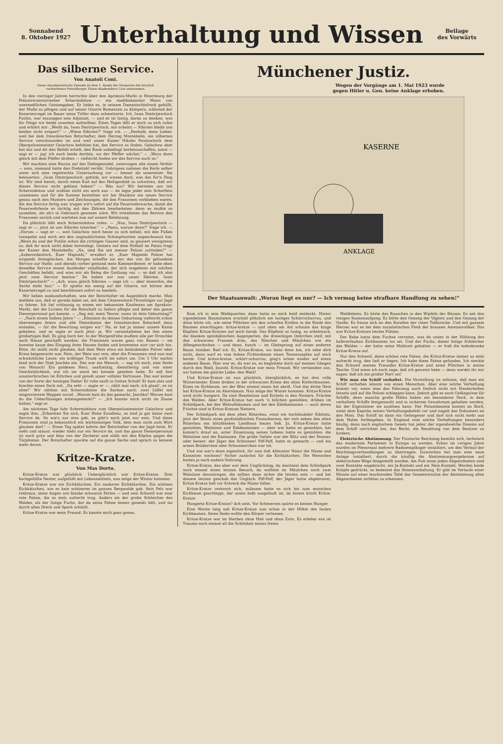Sonnabend
8. Oktober 1927
Unterhaltung und Wissen
Beilage
des Vorwärts
Das silberne Service.
Von Anatoli Coni.
Diese charakteristische Episode ist dem 1. Bande der Memoiren des kürzlich verstorbenen Petersburger Ehren-Akademikers Coni entnommen.
In den vierziger Jahren herrschte über den Apraksin-Markt in Petersburg der Polizeirevieroorsteher Scherstobitow — ein stadtbekannter Mann von unermeßlichen Geistesgaben. Er liebte es, in seinem Damastschlafrock gehüllt, der Muße zu pflegen und auf seiner Gitarre Romanzen zu klimpern, während der Kanarienvogel im Bauer seine Triller dazu schmetterte. Ich, Iwan Dmitrijewitsch Putilin, war sozusagen sein Adjutant, — und es ist lustig, daran zu denken, was für Dinge wir beide zuweilen aufstellten. Eines Tages läßt er mich zu sich rufen und erklärt mir: „Weißt du, Iwan Dmitrijewitsch, mir scheint — Sibirien bleibt uns beiden nicht erspart!" — „Wieso Sibirien?" frage ich. — „Deshalb, mein Lieber, weil bei dem französischen Botschafter, dem Herzog Montebello, ein silbernes Service verschwunden ist und weil unser Kaiser Nikolai Pawlowitsch dem Oberpolizeimeister Galachow befohlen hat, das Service zu finden. Galachow aber hat mir und dir den Befehl erteilt, den Raub unbedingt herbeizuschaffen, sonst — sagt er — jag' ich euch beide dorthin, wo der Pfeffer wächst." — „Wozu denn gleich mit dem Pfeffer drohen — vielleicht finden wir das Service auch so."
Wir machten eine Razzia auf das Diebsgesindel, unterzogen alle einem Verhör — nein, niemand hatte den Diebstahl verübt. Uebrigens nahmen die Kerle selber unter sich eine regelrechte Untersuchung vor — besser als unsereiner. Sie beteuerten: „Iwan Dmitrijewitsch, gottlob, wir wissen doch, was das für'n Ding ist. Wir sind bereit, durch einen Kuß auf das Heiligenbild zu schwören, daß wir dieses Service nicht geklaut haben!" — Was tun? Wir berieten uns mit Scherstobitow und wußten nicht ein noch aus — da legte jeder sein Scherflein zusammen und für die Summe bestellten wir bei Sfasikow ein neues Service genau nach den Mustern und Zeichnungen, die den Franzosen verblieben waren. Als das Service fertig war, trugen wir's sofort auf die Feuerwehrwache, damit die Feuerwehrleute es tüchtig mit den Zähnen bearbeiteten: denn es mußte so aussehen, als ob's in Gebrauch gewesen wäre. Wir erstatteten das Service den Franzosen zurück und warteten nun auf unsere Belohnung.
Da plötzlich läßt mich Scherstobitow rufen. — „Nun, Iwan Dmitrijewitsch — sagt er —, jetzt ist uns Sibirien totsicher." — „Nanu, warum denn?" frage ich. — „Darum — sagt er —, weil Galachow mich heute zu sich befahl, mit den Füßen trampelte und mich mit den unglaublichsten Schimpfworten angeschnauzt hat: „Wenn du und der Putilin schon die richtigen Gauner seid, so gaunert wenigstens so, daß ihr mich nicht dabei hereinlegt. Gestern auf dem Hofball im Palais fragt der Kaiser den Montebello: „Na, sind Sie mit meiner Polizei zufrieden?" — „Außerordentlich, Euer Majestät," erwidert er, „Euer Majestät Polizei hat nirgends ihresgleichen. Am Morgen schaffte sie mir das von ihr gefundene Service zur Stelle, und abends vorher gestand mein Kammerdiener, er habe eben dasselbe Service einem Ausländer verpfändet, der sich insgeheim mit solchen Geschäften befaßt, und wies mir als Beleg die Quittung vor, — so daß ich also jetzt zwei Service besitze." Da haben wir nun unser Sibirien, Iwan Dmitrijewitsch!" — „Ach, wozu gleich Sibirien — sage ich —, aber immerhin, die Sache steht faul." — Er spielte ein wenig auf der Gitarre, wir hörten dem Kanarienvogel zu und beschlossen sofort zu handeln.
Wir ließen auskundschaften, was der Botschafter im Augenblick mache. Man meldete uns, daß er gerade dabei sei, mit dem Cäsarewitsch-Thronfolger zur Jagd zu fahren. Ich lief schleunig zu einem mir bekannten Kaufmann am Apraksin-Markt, der die Livreen für die Botschaft zu liefern pflegte und daher das ganze Dienerpersonal gut kannte. — „Sag mir, mein Teurer, wann ist dein Geburtstag?" — „Nach einem halben Jahre." — „Könntest du deinen Geburtstag vielleicht schon übermorgen feiern und alle Dienstboten der französischen Botschaft dazu einladen, — für die Bewirtung sorgen wir." Na, er hat ja immer unsere Kante gehalten, und so sagte er auch jetzt: ja. Wir veranstalteten bei ihm einen großartigen Ball. Es ging hoch her. In der Morgenfrühe mußten alle per Droschke nach Hause geschafft werden: die Franzosen waren ganz von Sinnen — sie konnten kaum den Eingang ihres Hauses finden und brummten wirr vor sich hin. Bitte, ihr müßt nicht glauben, daß dem Wein etwa ein betäubendes Pulver oder Kraut beigemischt war. Nein, der Wein war rein, aber die Franzosen sind nun mal schwächliche Leute: ein kräftiger Trunk wirft sie sofort um. Um 3 Uhr nachts fand sich der Dieb Jaschka ein. Das war ein Mensch, — sag ich euch, eine Seele von Mensch! Ein goldenes Herz, sanftmütig, dienstfertig und von einer Geschicklichkeit, wie ich sie sonst bei keinem gesehen habe. Er saß fast ununterbrochen im Kittchen und genoß unser vollstes Vertrauen. Das war keiner von der Sorte der heutigen Diebe! Er ruhe sanft in Gottes Schoß! Er kam also und brachte einen Sack mit. „Da seht — sagte er —, zählt mal nach, ich glaub', es ist alles!" Wir zählten mit Scherstobitow die Sachen nach: zwei Löffel mit eingraviertem Wappen zuviel. „Warum hast du das gemacht, Jaschka? Warum hast du die Ueberflüssiges miteingesteckt?" — „Ich konnte mich nicht im Zaune halten," sagt er.
Am nächsten Tage fuhr Scherstobitow zum Oberpolizeimeister Galachow und sagte ihm: „Erbarmen Sie sich, Euer Hohe Exzellenz, es sind ja gar keine zwei Service da. So wie's nur eins gab, so gibt's auch jetzt nur eins. Und diese Franzosen sind ja bekanntlich ein leichtsinniges Volk, dem man nicht aufs Wort glauben darf." — Einen Tag später kehrte der Botschafter von der Jagd heim. Er sieht und staunt: wieder steht nur ein Service da, und das ganze Dienerpersonal ist noch grün und blau von der Zecherei und stößt mit den Köpfen gegen die Türpfosten. Der Botschafter spuckte auf die ganze Sache und sprach zu keinem mehr davon.
Kritze-Kratze.
Von Max Dortu.
Kritze-Kratze war glücklich. Ueberglücklich war Kritze-Kratze. Drei hochgefüllte Nester, aufgefüllt mit Lebensmitteln, nun möge der Winter kommen.
Kritze-Kratze war ein Eichkätzchen. Ein sauberes Eichkätzchen. Ein schönes Eichkätzchen, wie es kein schöneres im ganzen Bergwalde gab. Sein Pelz war rotbraun, seine Augen wie blanke schwarze Perlen — und sein Schweif war eine rote Fahne, die es stolz aufrecht trug. Anders als der große Schleicher des Waldes, als der listige Fuchs, der da seine Fahne immer gesenkt hält, und sie durch allen Dreck und Speck schleift.
Kritze-Kratze war mein Freund. Es kannte mich ganz genau.
Münchener Justiz.
Wegen der Vorgänge am 1. Mai 1923 wurde
gegen Hitler u. Gen. keine Anklage erhoben.
KASERNE
ANKLAGE
Der Staatsanwalt: „Woran liegt es nur? — Ich vermag keine strafbare Handlung zu sehen!"
Kam ich in sein Waldquartier, dann hatte es mich bald entdeckt. Hinter irgendeinem Baumstamm erscholl plötzlich ein lustiges Schürrschurruu, und dann hörte ich, wie seine Pfötchen mit den scharfen Krallen in die Rinde des Baumes einschlugen: kritze-kratze — und oben am Ast schaute das kluge Köpflein Kritze-Kratzes auf mich herab. Das Köpflein so lustig, so schelmisch, die blanken spitzbübischen Augenperlen, die dreieckigen Oehrchen steif, mit den schwarzen Fransen dran, das Näschen und Mäulchen wie ein Affengesichtchen — und dann, husch — im Gleitsprung auf einen anderen Baum hinüber. Rief ich: Ei, Kritze-Kratze, wo bistе denn hin, ich sehe dich nicht, dann warf es vom hohen Fichtenbaum einen Tannenzapfen auf mich herab. Und kritze-kratze, schürr-schurruu, ging's schon wieder auf einen anderen Baum. Hier war es, da war es, es begleitete mich auf meinen Gängen durch den Wald. Jawohl, Kritze-Kratze war mein Freund. Wir verstanden uns, wir hatten die gleiche Liebe: den Wald!
Und Kritze-Kratze ist nun glücklich, überglücklich, es hat drei volle Winternester. Eines droben in der schwarzen Krone des alten Kiefernbaumes. Eines im Eichbaum, wo der Blitz einmal einen Ast abriß. Und das dritte Nest hat Kritze-Kratze im Ahornbaum. Nun möge der Winter kommen. Kritze-Kratze wird nicht hungern. Da sind Haselnüsse und Eicheln in den Nestern. Früchte des Waldes. Aber Kritze-Kratze hat auch 'n bißchen gestohlen, drüben im Schloßpark, bei den Walnußbäumen und bei den Edelkastanien — auch deren Früchte sind in Kritze-Kratzes Nestern.
Der Schloßpark mit dem alten Ritterbau, einst ein hochfeudaler Edelsitz, jetzt der Besitz eines großstädtischen Finanzbarons, der sich neben den alten Ritterbau ein blitzblankes Landhaus bauen ließ. Ja, Kritze-Kratze hatte gestohlen, Walnüsse und Edelkastanien — aber wie hatte es gestohlen, hat kommt's drauf an, unter Einsetzung seines Lebens hatte es gestohlen: die Walnüsse und die Kastanien. Die große Gefahr war der Blitz und der Donner, oder besser: der Jäger des Schlosses! Piff-Paff, hatte es gemacht — und ein armes Brüderchen oder Schwesterchen war tot.
Und wie war's denn eigentlich, für wen ließ Allmutter Natur die Nüsse und Kastanien wachsen? Sicher zunächst für die Eichkätzchen. Die Menschen hatten ja noch andere Nahrung.
Kritze-Kratze, das aber war dein Unglückstag, du machtest dem Schloßpark noch einmal einen letzten Besuch, du wolltest im Mäulchen noch zwei Walnüsse davontragen, die sollten dann sicher die letzten sein — und bei diesem letzten geschah das Unglück: Piff-Paff, der Jäger hatte abgebrannt, Kritze-Kratze ließ vor Schreck die Nüsse fallen.
Kritze-Kratze verkroch sich, mühsam hatte es sich bis zum morschen Eichbaum geschleppt, der unten halb ausgefault ist, da hinein kroch Kritze-Kratze.
Hungerte Kritze-Kratze? Ach nein. Vor Schmerzen spürte es keinen Hunger.
Eine Woche lang saß Kritze-Kratze nun schon in der Höhle des faulen Eichbaumes. Seine Seele wollte den Körper verlassen.
Kritze-Kratze war im Sterben ohne Haß und ohne Zorn. Es erlebte wie im Traume noch einmal all die Schönheit seines freien
Waldlebens. Es hörte das Rauschen in den Wipfeln der Bäume. Es sah den rosigen Sonnenaufgang. Es hörte den Gesang der Vöglein und den Gesang der Quelle. Es freute sich an den Korallen der roten Tollkirsche. Und mit ganzem Herzen war es bei dem sozialistischen Fleiß der braunen Ameisenvölker. Das war Kritze-Kratzes letztes Fühlen.
Der Rabe hatte dem Fuchse verraten, was da unten in der Höhlung des halbverfaulten Eichbaumes los sei. Und der Fuchs, dieser listige Schleicher des Waldes — der hatte seine Mahlzeit gehalten — er fraß die todeskranke Kritze-Kratze auf.
Nur den Schweif, diese schöne rote Fahne, die Kritze-Kratze immer so stolz aufrecht trug, den ließ er liegen. Ich habe diese Fahne gefunden. Ich steckte den Schweif meines Freundes Kritze-Kratze und seine Pfötchen in meine Tasche. Und wenn ich euch sage, daß ich geweint habe — dann werdet ihr mir sagen: daß ich ein großer Narr sei!
Wie man ein Schiff verhaftet. Die Vorstellung ist seltsam, daß man ein Schiff verhaften könnte wie einen Menschen. Aber eine solche Verhaftung kommt vor, wenn man das Fahrzeug auch freilich nicht mit Handschellen fesseln und auf die Polizei schleppen kann. Jedoch gibt es auch Gefängnisse für Schiffe, denn manche große Häfen haben ein besonderes Dock, in dem verhaftete Schiffe festgemacht und in sicherem Gewahrsam gehalten werden, bis der Eigentümer sie auslösen kann. Der Polizeibeamte kommt an Bord, weist dem Kapitän seinen Verhaftungsbefehl vor und nagelt das Dokument an den Mast. Das Schiff ist dann ein Gefangener und darf sich nicht mehr aus dem Hafen fortbegeben. In England sind solche Verhaftungen besonders häufig, denn nach englischem Gesetz hat jeder, der irgendwelche Dienste auf dem Schiff verrichtet hat, das Recht, die Bezahlung von dem Besitzer zu fordern.
Elektrische Abstimmung. Der Finnische Reichstag bemüht sich, technisch das modernste Parlament in Europa zu werden. Schon im vorigen Jahre wurden im Plenarsaal mehrere Radioempfänger installiert, um den Verlauf der Reichstagsverhandlungen zu übertragen. Inzwischen hat man eine neue Anlage installiert, durch die künftig die Abstimmungsergebnisse auf elektrischem Wege festgestellt werden. Am Pult eines jeden Abgeordneten sind zwei Kontakte angebracht, ein Ja-Kontakt und ein Nein-Kontakt. Werden beide Knöpfe gedrückt, so bedeutet das Stimmenthaltung. Er gibt im Verlaufe einer Minute auf einer leuchtenden Tafel das Gesamtresultat der Abstimmung allen Abgeordneten sichtbar zu erkennen.